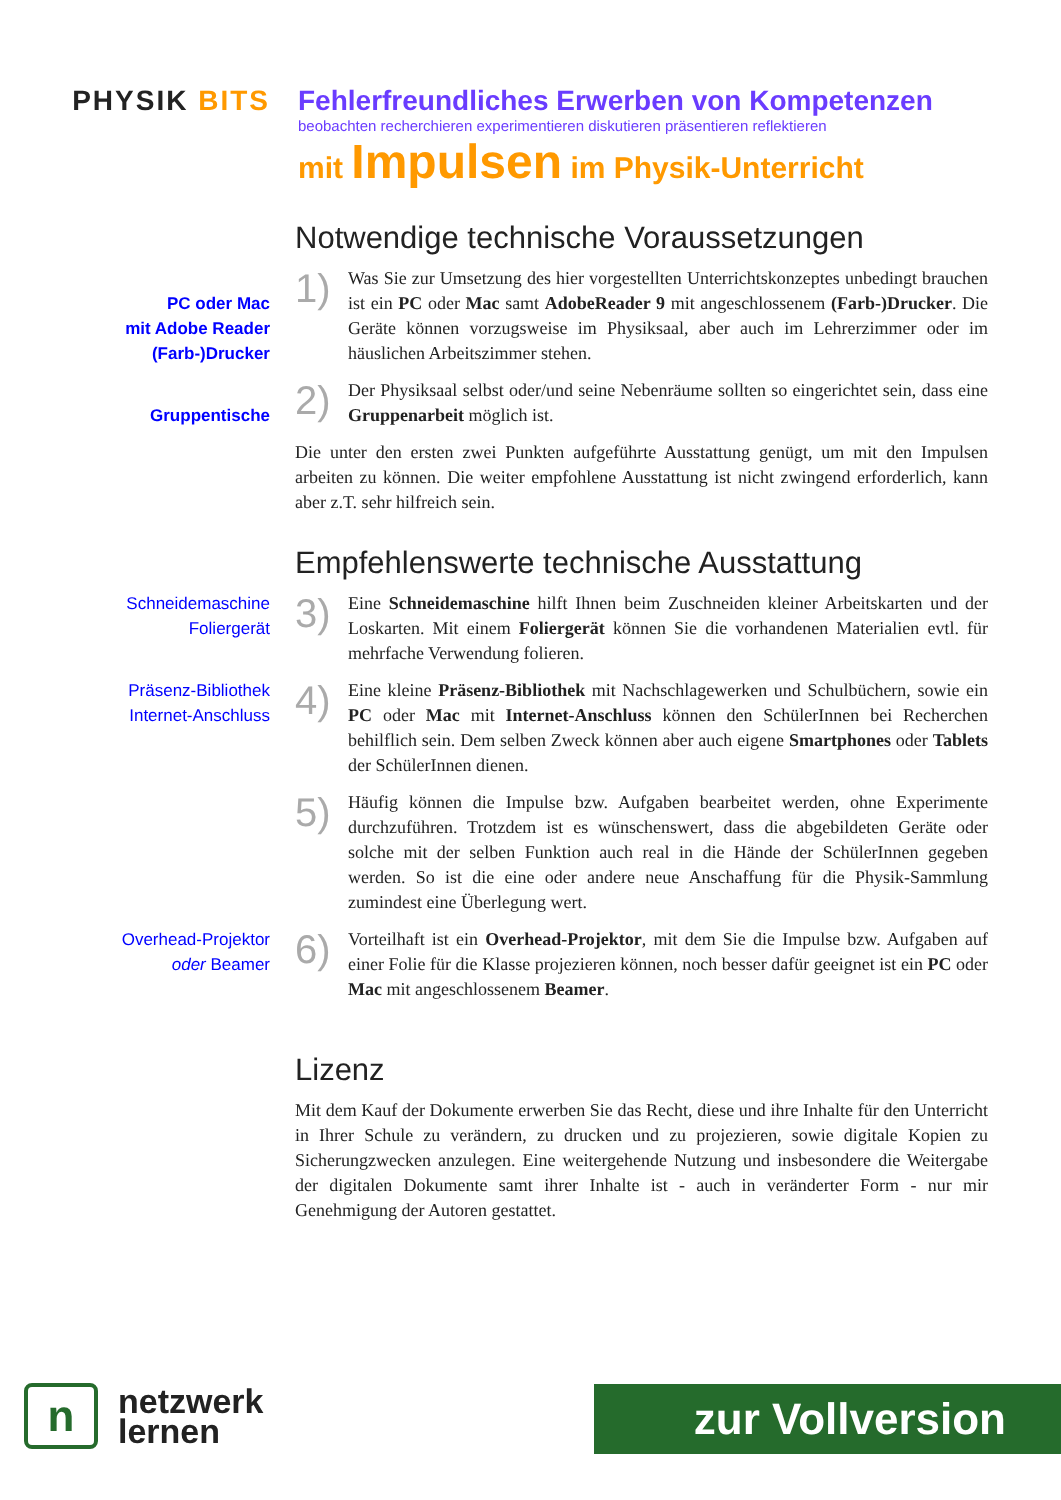PHYSIK BITS Fehlerfreundliches Erwerben von Kompetenzen
beobachten recherchieren experimentieren diskutieren präsentieren reflektieren
mit Impulsen im Physik-Unterricht
Notwendige technische Voraussetzungen
PC oder Mac
mit Adobe Reader
(Farb-)Drucker
1)
Was Sie zur Umsetzung des hier vorgestellten Unterrichtskonzeptes unbedingt brauchen ist ein PC oder Mac samt AdobeReader 9 mit angeschlossenem (Farb-)Drucker. Die Geräte können vorzugsweise im Physiksaal, aber auch im Lehrerzimmer oder im häuslichen Arbeitszimmer stehen.
Gruppentische
2)
Der Physiksaal selbst oder/und seine Nebenräume sollten so eingerichtet sein, dass eine Gruppenarbeit möglich ist.
Die unter den ersten zwei Punkten aufgeführte Ausstattung genügt, um mit den Impulsen arbeiten zu können. Die weiter empfohlene Ausstattung ist nicht zwingend erforderlich, kann aber z.T. sehr hilfreich sein.
Empfehlenswerte technische Ausstattung
Schneidemaschine
Foliergerät
3)
Eine Schneidemaschine hilft Ihnen beim Zuschneiden kleiner Arbeitskarten und der Loskarten. Mit einem Foliergerät können Sie die vorhandenen Materialien evtl. für mehrfache Verwendung folieren.
Präsenz-Bibliothek
Internet-Anschluss
4)
Eine kleine Präsenz-Bibliothek mit Nachschlagewerken und Schulbüchern, sowie ein PC oder Mac mit Internet-Anschluss können den SchülerInnen bei Recherchen behilflich sein. Dem selben Zweck können aber auch eigene Smartphones oder Tablets der SchülerInnen dienen.
5)
Häufig können die Impulse bzw. Aufgaben bearbeitet werden, ohne Experimente durchzuführen. Trotzdem ist es wünschenswert, dass die abgebildeten Geräte oder solche mit der selben Funktion auch real in die Hände der SchülerInnen gegeben werden. So ist die eine oder andere neue Anschaffung für die Physik-Sammlung zumindest eine Überlegung wert.
Overhead-Projektor
oder Beamer
6)
Vorteilhaft ist ein Overhead-Projektor, mit dem Sie die Impulse bzw. Aufgaben auf einer Folie für die Klasse projezieren können, noch besser dafür geeignet ist ein PC oder Mac mit angeschlossenem Beamer.
Lizenz
Mit dem Kauf der Dokumente erwerben Sie das Recht, diese und ihre Inhalte für den Unterricht in Ihrer Schule zu verändern, zu drucken und zu projezieren, sowie digitale Kopien zu Sicherungzwecken anzulegen. Eine weitergehende Nutzung und insbesondere die Weitergabe der digitalen Dokumente samt ihrer Inhalte ist - auch in veränderter Form - nur mir Genehmigung der Autoren gestattet.
n
netzwerk
lernen
zur Vollversion